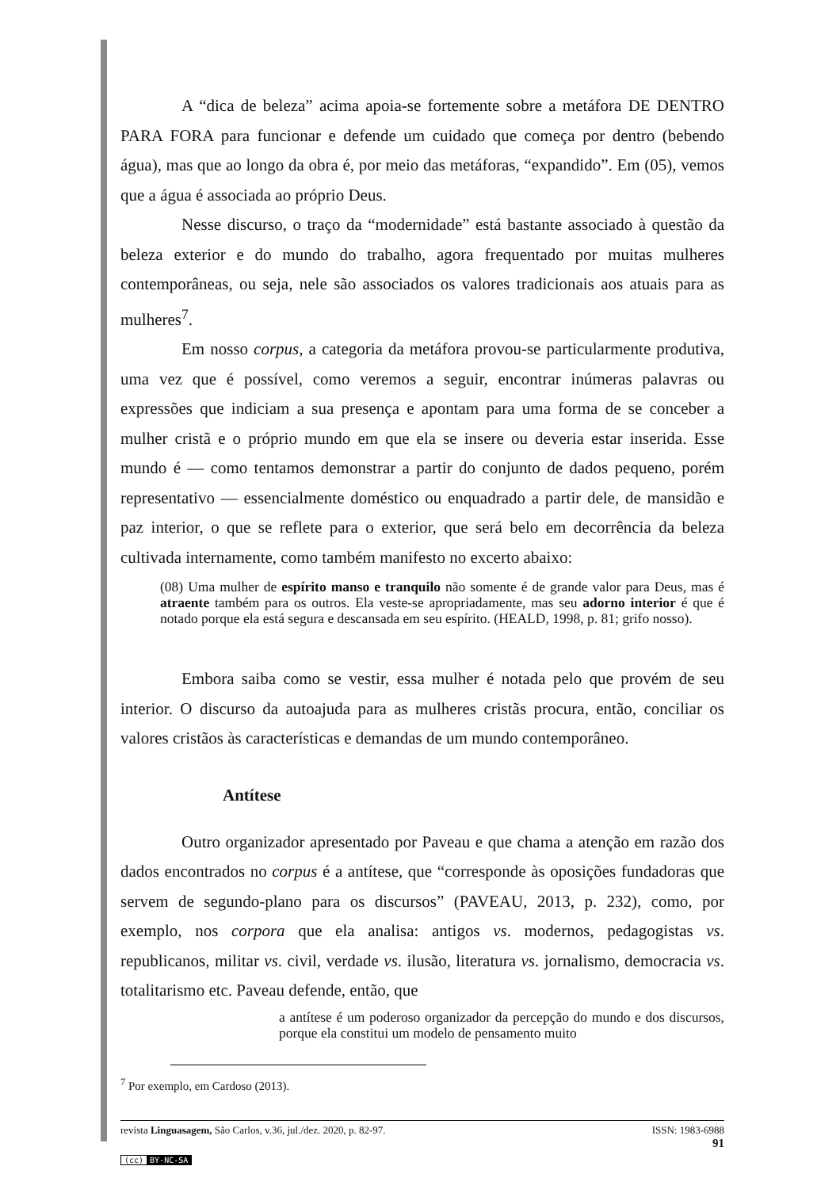A “dica de beleza” acima apoia-se fortemente sobre a metáfora DE DENTRO PARA FORA para funcionar e defende um cuidado que começa por dentro (bebendo água), mas que ao longo da obra é, por meio das metáforas, “expandido”. Em (05), vemos que a água é associada ao próprio Deus.
Nesse discurso, o traço da “modernidade” está bastante associado à questão da beleza exterior e do mundo do trabalho, agora frequentado por muitas mulheres contemporâneas, ou seja, nele são associados os valores tradicionais aos atuais para as mulheres<sup>7</sup>.
Em nosso corpus, a categoria da metáfora provou-se particularmente produtiva, uma vez que é possível, como veremos a seguir, encontrar inúmeras palavras ou expressões que indiciam a sua presença e apontam para uma forma de se conceber a mulher cristã e o próprio mundo em que ela se insere ou deveria estar inserida. Esse mundo é — como tentamos demonstrar a partir do conjunto de dados pequeno, porém representativo — essencialmente doméstico ou enquadrado a partir dele, de mansidão e paz interior, o que se reflete para o exterior, que será belo em decorrência da beleza cultivada internamente, como também manifesto no excerto abaixo:
(08) Uma mulher de espírito manso e tranquilo não somente é de grande valor para Deus, mas é atraente também para os outros. Ela veste-se apropriadamente, mas seu adorno interior é que é notado porque ela está segura e descansada em seu espírito. (HEALD, 1998, p. 81; grifo nosso).
Embora saiba como se vestir, essa mulher é notada pelo que provém de seu interior. O discurso da autoajuda para as mulheres cristãs procura, então, conciliar os valores cristãos às características e demandas de um mundo contemporâneo.
Antítese
Outro organizador apresentado por Paveau e que chama a atenção em razão dos dados encontrados no corpus é a antítese, que “corresponde às oposições fundadoras que servem de segundo-plano para os discursos” (PAVEAU, 2013, p. 232), como, por exemplo, nos corpora que ela analisa: antigos vs. modernos, pedagogistas vs. republicanos, militar vs. civil, verdade vs. ilusão, literatura vs. jornalismo, democracia vs. totalitarismo etc. Paveau defende, então, que
a antítese é um poderoso organizador da percepção do mundo e dos discursos, porque ela constitui um modelo de pensamento muito
<sup>7</sup> Por exemplo, em Cardoso (2013).
revista Linguasagem, São Carlos, v.36, jul./dez. 2020, p. 82-97. ISSN: 1983-6988
91
(cc) BY-NC-SA